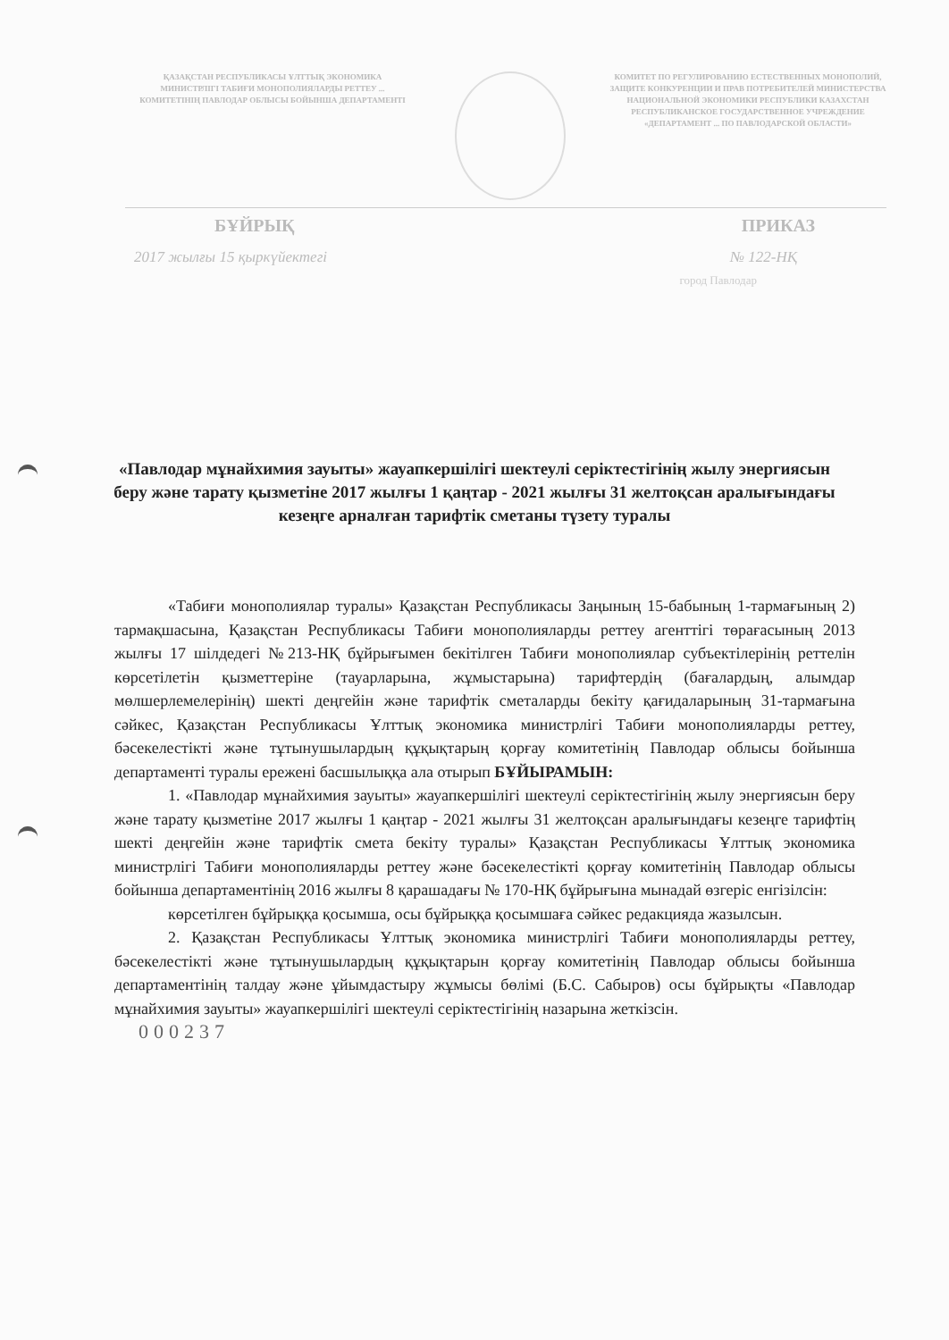ҚАЗАҚСТАН РЕСПУБЛИКАСЫ ҰЛТТЫҚ ЭКОНОМИКА МИНИСТРЛІГІ ТАБИҒИ МОНОПОЛИЯЛАРДЫ РЕТТЕУ ... КОМИТЕТІНІҢ ПАВЛОДАР ОБЛЫСЫ БОЙЫНША ДЕПАРТАМЕНТІ
КОМИТЕТ ПО РЕГУЛИРОВАНИЮ ЕСТЕСТВЕННЫХ МОНОПОЛИЙ, ЗАЩИТЕ КОНКУРЕНЦИИ И ПРАВ ПОТРЕБИТЕЛЕЙ МИНИСТЕРСТВА НАЦИОНАЛЬНОЙ ЭКОНОМИКИ РЕСПУБЛИКИ КАЗАХСТАН
РЕСПУБЛИКАНСКОЕ ГОСУДАРСТВЕННОЕ УЧРЕЖДЕНИЕ «ДЕПАРТАМЕНТ ... ПО ПАВЛОДАРСКОЙ ОБЛАСТИ»
БҰЙРЫҚ ПРИКАЗ
2017 жылғы 15 қыркүйектегі № 122-НҚ
город Павлодар
«Павлодар мұнайхимия зауыты» жауапкершілігі шектеулі серіктестігінің жылу энергиясын беру және тарату қызметіне 2017 жылғы 1 қаңтар - 2021 жылғы 31 желтоқсан аралығындағы кезеңге арналған тарифтік сметаны түзету туралы
«Табиғи монополиялар туралы» Қазақстан Республикасы Заңының 15-бабының 1-тармағының 2) тармақшасына, Қазақстан Республикасы Табиғи монополияларды реттеу агенттігі төрағасының 2013 жылғы 17 шілдедегі №213-НҚ бұйрығымен бекітілген Табиғи монополиялар субъектілерінің реттелін көрсетілетін қызметтеріне (тауарларына, жұмыстарына) тарифтердің (бағалардың, алымдар мөлшерлемелерінің) шекті деңгейін және тарифтік сметаларды бекіту қағидаларының 31-тармағына сәйкес, Қазақстан Республикасы Ұлттық экономика министрлігі Табиғи монополияларды реттеу, бәсекелестікті және тұтынушылардың құқықтарың қорғау комитетінің Павлодар облысы бойынша департаменті туралы ережені басшылыққа ала отырып БҰЙЫРАМЫН:
1. «Павлодар мұнайхимия зауыты» жауапкершілігі шектеулі серіктестігінің жылу энергиясын беру және тарату қызметіне 2017 жылғы 1 қаңтар - 2021 жылғы 31 желтоқсан аралығындағы кезеңге тарифтің шекті деңгейін және тарифтік смета бекіту туралы» Қазақстан Республикасы Ұлттық экономика министрлігі Табиғи монополияларды реттеу және бәсекелестікті қорғау комитетінің Павлодар облысы бойынша департаментінің 2016 жылғы 8 қарашадағы № 170-НҚ бұйрығына мынадай өзгеріс енгізілсін:
көрсетілген бұйрыққа қосымша, осы бұйрыққа қосымшаға сәйкес редакцияда жазылсын.
2. Қазақстан Республикасы Ұлттық экономика министрлігі Табиғи монополияларды реттеу, бәсекелестікті және тұтынушылардың құқықтарын қорғау комитетінің Павлодар облысы бойынша департаментінің талдау және ұйымдастыру жұмысы бөлімі (Б.С. Сабыров) осы бұйрықты «Павлодар мұнайхимия зауыты» жауапкершілігі шектеулі серіктестігінің назарына жеткізсін.
000237